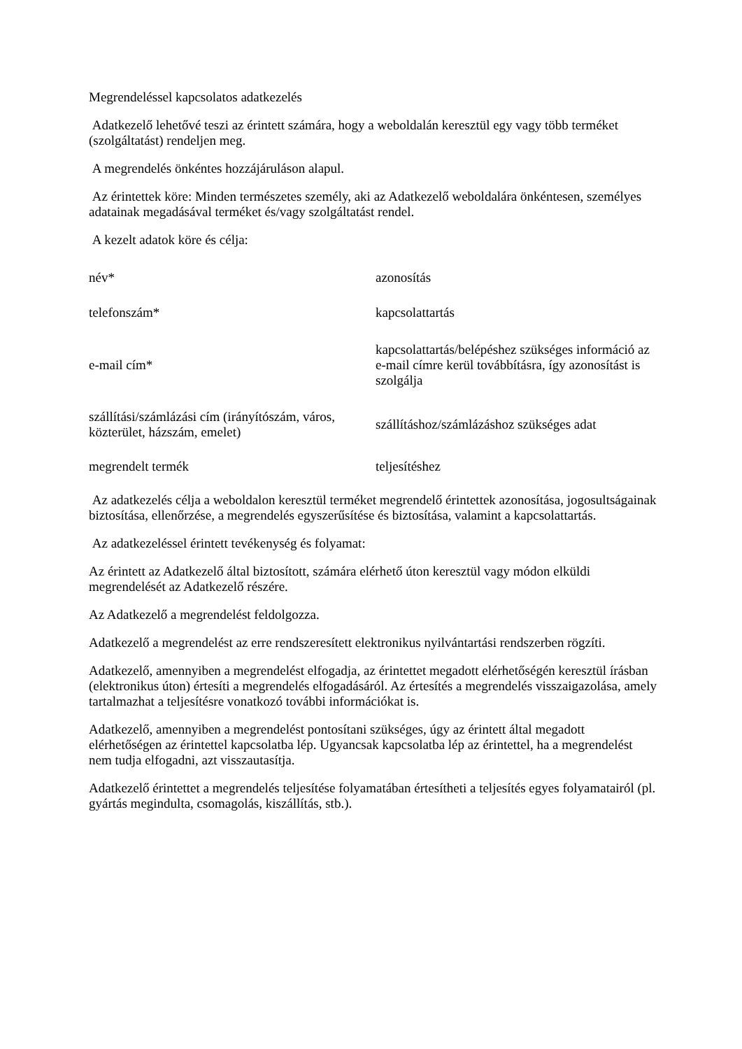Megrendeléssel kapcsolatos adatkezelés
Adatkezelő lehetővé teszi az érintett számára, hogy a weboldalán keresztül egy vagy több terméket (szolgáltatást) rendeljen meg.
A megrendelés önkéntes hozzájáruláson alapul.
Az érintettek köre: Minden természetes személy, aki az Adatkezelő weboldalára önkéntesen, személyes adatainak megadásával terméket és/vagy szolgáltatást rendel.
A kezelt adatok köre és célja:
| név* | azonosítás |
| telefonszám* | kapcsolattartás |
| e-mail cím* | kapcsolattartás/belépéshez szükséges információ az e-mail címre kerül továbbításra, így azonosítást is szolgálja |
| szállítási/számlázási cím (irányítószám, város, közterület, házszám, emelet) | szállításhoz/számlázáshoz szükséges adat |
| megrendelt termék | teljesítéshez |
Az adatkezelés célja a weboldalon keresztül terméket megrendelő érintettek azonosítása, jogosultságainak biztosítása, ellenőrzése, a megrendelés egyszerűsítése és biztosítása, valamint a kapcsolattartás.
Az adatkezeléssel érintett tevékenység és folyamat:
Az érintett az Adatkezelő által biztosított, számára elérhető úton keresztül vagy módon elküldi megrendelését az Adatkezelő részére.
Az Adatkezelő a megrendelést feldolgozza.
Adatkezelő a megrendelést az erre rendszeresített elektronikus nyilvántartási rendszerben rögzíti.
Adatkezelő, amennyiben a megrendelést elfogadja, az érintettet megadott elérhetőségén keresztül írásban (elektronikus úton) értesíti a megrendelés elfogadásáról. Az értesítés a megrendelés visszaigazolása, amely tartalmazhat a teljesítésre vonatkozó további információkat is.
Adatkezelő, amennyiben a megrendelést pontosítani szükséges, úgy az érintett által megadott elérhetőségen az érintettel kapcsolatba lép. Ugyancsak kapcsolatba lép az érintettel, ha a megrendelést nem tudja elfogadni, azt visszautasítja.
Adatkezelő érintettet a megrendelés teljesítése folyamatában értesítheti a teljesítés egyes folyamatairól (pl. gyártás megindulta, csomagolás, kiszállítás, stb.).